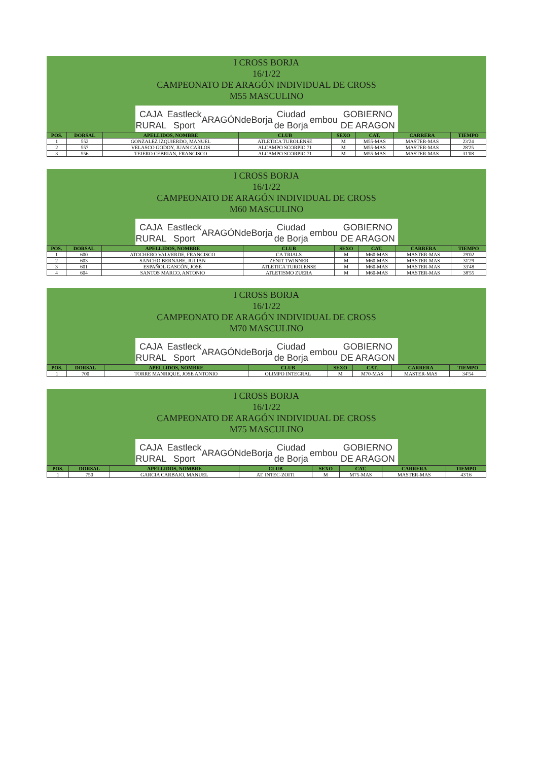I CROSS BORJA
16/1/22
CAMPEONATO DE ARAGÓN INDIVIDUAL DE CROSS
M55 MASCULINO
CAJA RURAL Eastleck Sport ARAGÓN deBorja Ciudad de Borja embou GOBIERNO DE ARAGON
| POS. | DORSAL | APELLIDOS, NOMBRE | CLUB | SEXO | CAT. | CARRERA | TIEMPO |
| --- | --- | --- | --- | --- | --- | --- | --- |
| 1 | 552 | GONZALEZ IZQUIERDO, MANUEL | ATLETICA TUROLENSE | M | M55-MAS | MASTER-MAS | 23'24 |
| 2 | 557 | VELASCO GODOY, JUAN CARLOS | ALCAMPO SCORPIO 71 | M | M55-MAS | MASTER-MAS | 28'25 |
| 3 | 556 | TEJERO CEBRIAN, FRANCISCO | ALCAMPO SCORPIO 71 | M | M55-MAS | MASTER-MAS | 31'08 |
I CROSS BORJA
16/1/22
CAMPEONATO DE ARAGÓN INDIVIDUAL DE CROSS
M60 MASCULINO
CAJA RURAL Eastleck Sport ARAGÓN deBorja Ciudad de Borja embou GOBIERNO DE ARAGON
| POS. | DORSAL | APELLIDOS, NOMBRE | CLUB | SEXO | CAT. | CARRERA | TIEMPO |
| --- | --- | --- | --- | --- | --- | --- | --- |
| 1 | 600 | ATOCHERO VALVERDE, FRANCISCO | CA TRIALS | M | M60-MAS | MASTER-MAS | 29'02 |
| 2 | 603 | SANCHO BERNABE, JULIAN | ZENIT TWINNER | M | M60-MAS | MASTER-MAS | 31'29 |
| 3 | 601 | ESPAÑOL GASCÓN, JOSÉ | ATLETICA TUROLENSE | M | M60-MAS | MASTER-MAS | 33'48 |
| 4 | 604 | SANTOS MARCO, ANTONIO | ATLETISMO ZUERA | M | M60-MAS | MASTER-MAS | 38'55 |
I CROSS BORJA
16/1/22
CAMPEONATO DE ARAGÓN INDIVIDUAL DE CROSS
M70 MASCULINO
CAJA RURAL Eastleck Sport ARAGÓN deBorja Ciudad de Borja embou GOBIERNO DE ARAGON
| POS. | DORSAL | APELLIDOS, NOMBRE | CLUB | SEXO | CAT. | CARRERA | TIEMPO |
| --- | --- | --- | --- | --- | --- | --- | --- |
| 1 | 700 | TORRE MANRIQUE, JOSE ANTONIO | OLIMPO INTEGRAL | M | M70-MAS | MASTER-MAS | 34'54 |
I CROSS BORJA
16/1/22
CAMPEONATO DE ARAGÓN INDIVIDUAL DE CROSS
M75 MASCULINO
CAJA RURAL Eastleck Sport ARAGÓN deBorja Ciudad de Borja embou GOBIERNO DE ARAGON
| POS. | DORSAL | APELLIDOS, NOMBRE | CLUB | SEXO | CAT. | CARRERA | TIEMPO |
| --- | --- | --- | --- | --- | --- | --- | --- |
| 1 | 750 | GARCIA CARBAJO, MANUEL | AT. INTEC-ZOITI | M | M75-MAS | MASTER-MAS | 43'16 |